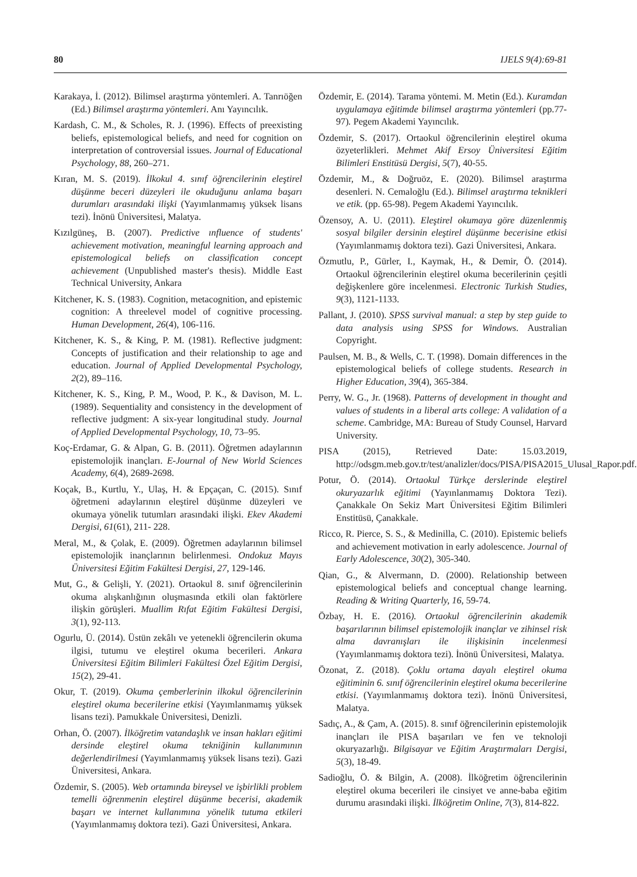80 IJELS 9(4):69-81
Karakaya, İ. (2012). Bilimsel araştırma yöntemleri. A. Tanrıöğen (Ed.) Bilimsel araştırma yöntemleri. Anı Yayıncılık.
Kardash, C. M., & Scholes, R. J. (1996). Effects of preexisting beliefs, epistemological beliefs, and need for cognition on interpretation of controversial issues. Journal of Educational Psychology, 88, 260–271.
Kıran, M. S. (2019). İlkokul 4. sınıf öğrencilerinin eleştirel düşünme beceri düzeyleri ile okuduğunu anlama başarı durumları arasındaki ilişki (Yayımlanmamış yüksek lisans tezi). İnönü Üniversitesi, Malatya.
Kızılgüneş, B. (2007). Predictive ınfluence of students' achievement motivation, meaningful learning approach and epistemological beliefs on classification concept achievement (Unpublished master's thesis). Middle East Technical University, Ankara
Kitchener, K. S. (1983). Cognition, metacognition, and epistemic cognition: A threelevel model of cognitive processing. Human Development, 26(4), 106-116.
Kitchener, K. S., & King, P. M. (1981). Reflective judgment: Concepts of justification and their relationship to age and education. Journal of Applied Developmental Psychology, 2(2), 89–116.
Kitchener, K. S., King, P. M., Wood, P. K., & Davison, M. L. (1989). Sequentiality and consistency in the development of reflective judgment: A six-year longitudinal study. Journal of Applied Developmental Psychology, 10, 73–95.
Koç-Erdamar, G. & Alpan, G. B. (2011). Öğretmen adaylarının epistemolojik inançları. E-Journal of New World Sciences Academy, 6(4), 2689-2698.
Koçak, B., Kurtlu, Y., Ulaş, H. & Epçaçan, C. (2015). Sınıf öğretmeni adaylarının eleştirel düşünme düzeyleri ve okumaya yönelik tutumları arasındaki ilişki. Ekev Akademi Dergisi, 61(61), 211- 228.
Meral, M., & Çolak, E. (2009). Öğretmen adaylarının bilimsel epistemolojik inançlarının belirlenmesi. Ondokuz Mayıs Üniversitesi Eğitim Fakültesi Dergisi, 27, 129-146.
Mut, G., & Gelişli, Y. (2021). Ortaokul 8. sınıf öğrencilerinin okuma alışkanlığının oluşmasında etkili olan faktörlere ilişkin görüşleri. Muallim Rıfat Eğitim Fakültesi Dergisi, 3(1), 92-113.
Ogurlu, Ü. (2014). Üstün zekâlı ve yetenekli öğrencilerin okuma ilgisi, tutumu ve eleştirel okuma becerileri. Ankara Üniversitesi Eğitim Bilimleri Fakültesi Özel Eğitim Dergisi, 15(2), 29-41.
Okur, T. (2019). Okuma çemberlerinin ilkokul öğrencilerinin eleştirel okuma becerilerine etkisi (Yayımlanmamış yüksek lisans tezi). Pamukkale Üniversitesi, Denizli.
Orhan, Ö. (2007). İlköğretim vatandaşlık ve insan hakları eğitimi dersinde eleştirel okuma tekniğinin kullanımının değerlendirilmesi (Yayımlanmamış yüksek lisans tezi). Gazi Üniversitesi, Ankara.
Özdemir, S. (2005). Web ortamında bireysel ve işbirlikli problem temelli öğrenmenin eleştirel düşünme becerisi, akademik başarı ve internet kullanımına yönelik tutuma etkileri (Yayımlanmamış doktora tezi). Gazi Üniversitesi, Ankara.
Özdemir, E. (2014). Tarama yöntemi. M. Metin (Ed.). Kuramdan uygulamaya eğitimde bilimsel araştırma yöntemleri (pp.77-97). Pegem Akademi Yayıncılık.
Özdemir, S. (2017). Ortaokul öğrencilerinin eleştirel okuma özyeterlikleri. Mehmet Akif Ersoy Üniversitesi Eğitim Bilimleri Enstitüsü Dergisi, 5(7), 40-55.
Özdemir, M., & Doğruöz, E. (2020). Bilimsel araştırma desenleri. N. Cemaloğlu (Ed.). Bilimsel araştırma teknikleri ve etik. (pp. 65-98). Pegem Akademi Yayıncılık.
Özensoy, A. U. (2011). Eleştirel okumaya göre düzenlenmiş sosyal bilgiler dersinin eleştirel düşünme becerisine etkisi (Yayımlanmamış doktora tezi). Gazi Üniversitesi, Ankara.
Özmutlu, P., Gürler, I., Kaymak, H., & Demir, Ö. (2014). Ortaokul öğrencilerinin eleştirel okuma becerilerinin çeşitli değişkenlere göre incelenmesi. Electronic Turkish Studies, 9(3), 1121-1133.
Pallant, J. (2010). SPSS survival manual: a step by step guide to data analysis using SPSS for Windows. Australian Copyright.
Paulsen, M. B., & Wells, C. T. (1998). Domain differences in the epistemological beliefs of college students. Research in Higher Education, 39(4), 365-384.
Perry, W. G., Jr. (1968). Patterns of development in thought and values of students in a liberal arts college: A validation of a scheme. Cambridge, MA: Bureau of Study Counsel, Harvard University.
PISA (2015), Retrieved Date: 15.03.2019, http://odsgm.meb.gov.tr/test/analizler/docs/PISA/PISA2015_Ulusal_Rapor.pdf.
Potur, Ö. (2014). Ortaokul Türkçe derslerinde eleştirel okuryazarlık eğitimi (Yayınlanmamış Doktora Tezi). Çanakkale On Sekiz Mart Üniversitesi Eğitim Bilimleri Enstitüsü, Çanakkale.
Ricco, R. Pierce, S. S., & Medinilla, C. (2010). Epistemic beliefs and achievement motivation in early adolescence. Journal of Early Adolescence, 30(2), 305-340.
Qian, G., & Alvermann, D. (2000). Relationship between epistemological beliefs and conceptual change learning. Reading & Writing Quarterly, 16, 59-74.
Özbay, H. E. (2016). Ortaokul öğrencilerinin akademik başarılarının bilimsel epistemolojik inançlar ve zihinsel risk alma davranışları ile ilişkisinin incelenmesi (Yayımlanmamış doktora tezi). İnönü Üniversitesi, Malatya.
Özonat, Z. (2018). Çoklu ortama dayalı eleştirel okuma eğitiminin 6. sınıf öğrencilerinin eleştirel okuma becerilerine etkisi. (Yayımlanmamış doktora tezi). İnönü Üniversitesi, Malatya.
Sadıç, A., & Çam, A. (2015). 8. sınıf öğrencilerinin epistemolojik inançları ile PISA başarıları ve fen ve teknoloji okuryazarlığı. Bilgisayar ve Eğitim Araştırmaları Dergisi, 5(3), 18-49.
Sadioğlu, Ö. & Bilgin, A. (2008). İlköğretim öğrencilerinin eleştirel okuma becerileri ile cinsiyet ve anne-baba eğitim durumu arasındaki ilişki. İlköğretim Online, 7(3), 814-822.